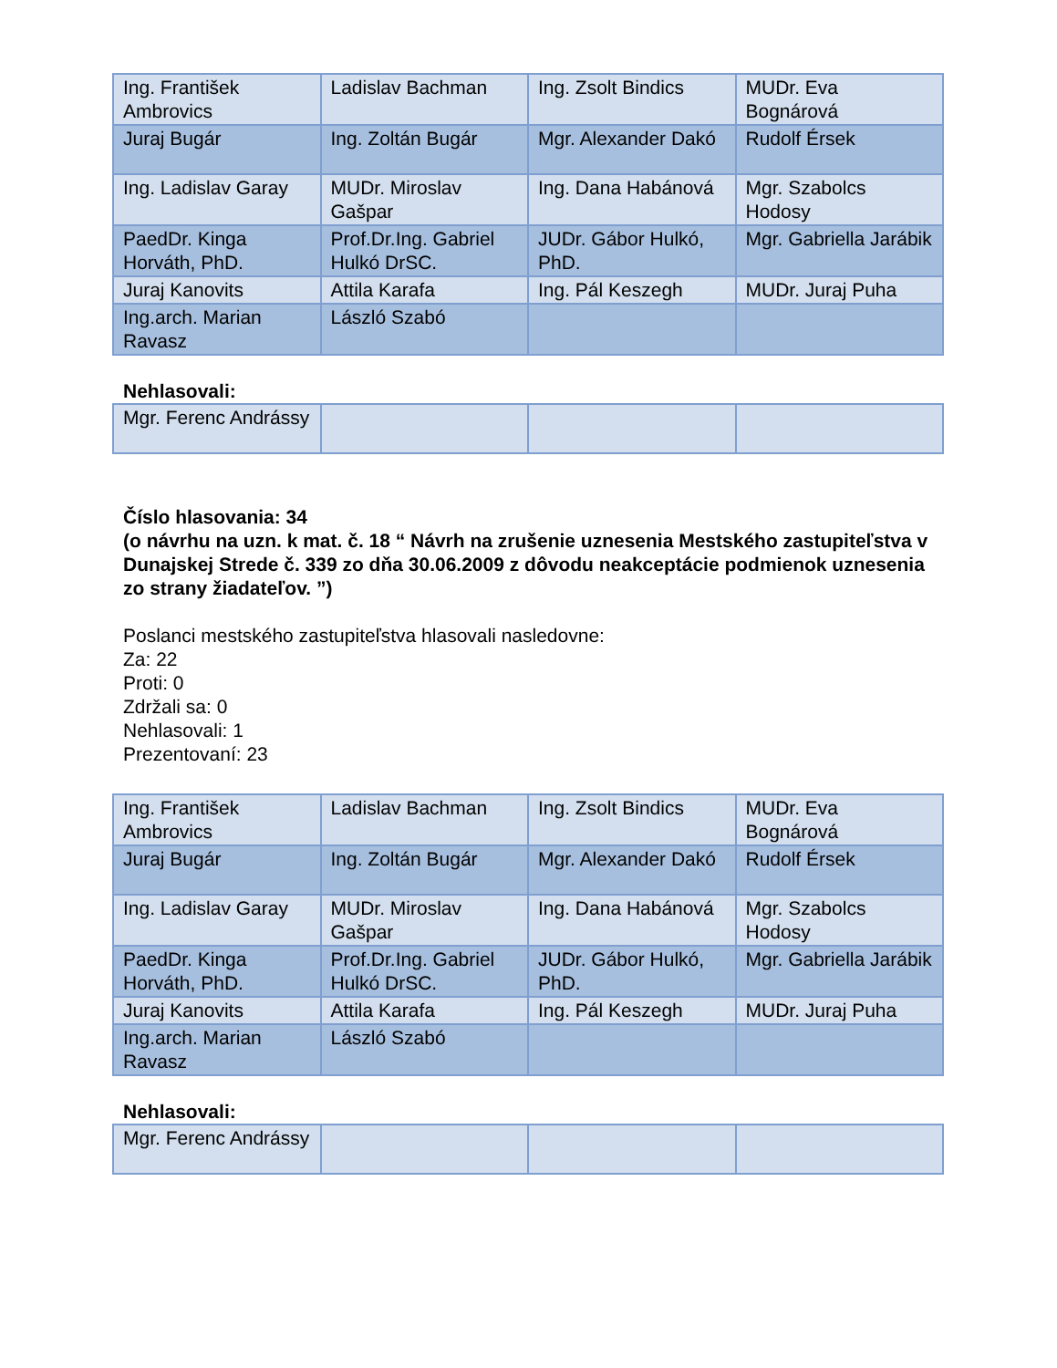| Ing. František Ambrovics | Ladislav Bachman | Ing. Zsolt Bindics | MUDr. Eva Bognárová |
| Juraj Bugár | Ing. Zoltán Bugár | Mgr. Alexander Dakó | Rudolf Érsek |
| Ing. Ladislav Garay | MUDr. Miroslav Gašpar | Ing. Dana Habánová | Mgr. Szabolcs Hodosy |
| PaedDr. Kinga Horváth, PhD. | Prof.Dr.Ing. Gabriel Hulkó DrSC. | JUDr. Gábor Hulkó, PhD. | Mgr. Gabriella Jarábik |
| Juraj Kanovits | Attila Karafa | Ing. Pál Keszegh | MUDr. Juraj Puha |
| Ing.arch. Marian Ravasz | László Szabó | | |
Nehlasovali:
| Mgr. Ferenc Andrássy | | | |
Číslo hlasovania: 34
(o návrhu na uzn. k mat. č. 18 “ Návrh na zrušenie uznesenia Mestského zastupiteľstva v Dunajskej Strede č. 339 zo dňa 30.06.2009 z dôvodu neakceptácie podmienok uznesenia zo strany žiadateľov. ”)
Poslanci mestského zastupiteľstva hlasovali nasledovne:
Za: 22
Proti: 0
Zdržali sa: 0
Nehlasovali: 1
Prezentovaní: 23
| Ing. František Ambrovics | Ladislav Bachman | Ing. Zsolt Bindics | MUDr. Eva Bognárová |
| Juraj Bugár | Ing. Zoltán Bugár | Mgr. Alexander Dakó | Rudolf Érsek |
| Ing. Ladislav Garay | MUDr. Miroslav Gašpar | Ing. Dana Habánová | Mgr. Szabolcs Hodosy |
| PaedDr. Kinga Horváth, PhD. | Prof.Dr.Ing. Gabriel Hulkó DrSC. | JUDr. Gábor Hulkó, PhD. | Mgr. Gabriella Jarábik |
| Juraj Kanovits | Attila Karafa | Ing. Pál Keszegh | MUDr. Juraj Puha |
| Ing.arch. Marian Ravasz | László Szabó | | |
Nehlasovali:
| Mgr. Ferenc Andrássy | | | |